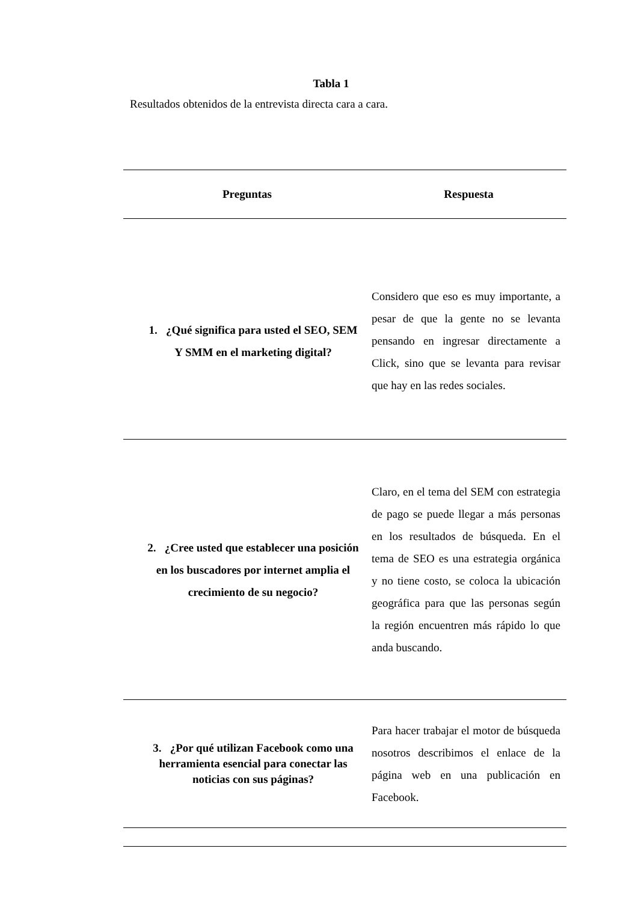Tabla 1
Resultados obtenidos de la entrevista directa cara a cara.
| Preguntas | Respuesta |
| --- | --- |
| 1. ¿Qué significa para usted el SEO, SEM Y SMM en el marketing digital? | Considero que eso es muy importante, a pesar de que la gente no se levanta pensando en ingresar directamente a Click, sino que se levanta para revisar que hay en las redes sociales. |
| 2. ¿Cree usted que establecer una posición en los buscadores por internet amplia el crecimiento de su negocio? | Claro, en el tema del SEM con estrategia de pago se puede llegar a más personas en los resultados de búsqueda. En el tema de SEO es una estrategia orgánica y no tiene costo, se coloca la ubicación geográfica para que las personas según la región encuentren más rápido lo que anda buscando. |
| 3. ¿Por qué utilizan Facebook como una herramienta esencial para conectar las noticias con sus páginas? | Para hacer trabajar el motor de búsqueda nosotros describimos el enlace de la página web en una publicación en Facebook. |